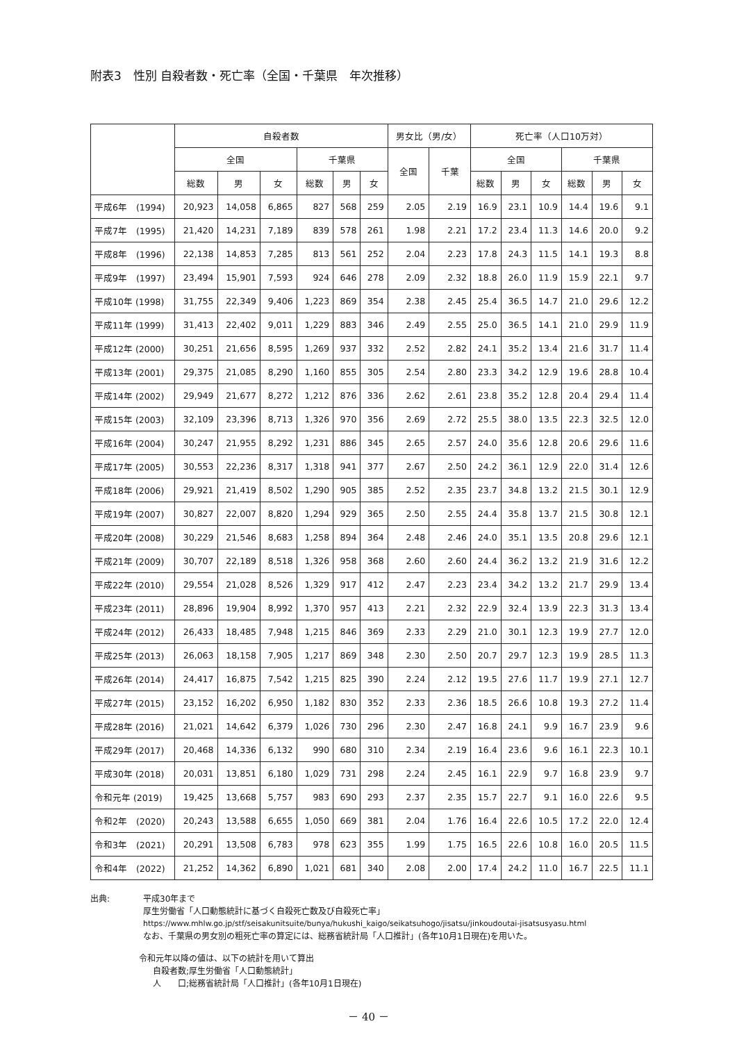附表3　性別 自殺者数・死亡率（全国・千葉県　年次推移）
| | 自殺者数 | | | | | | 男女比（男/女） | | 死亡率（人口10万対） | | | | | |
| --- | --- | --- | --- | --- | --- | --- | --- | --- | --- | --- | --- | --- | --- | --- |
| | 全国 | | | 千葉県 | | | 全国 | 千葉 | 全国 | | | 千葉県 | | |
| | 総数 | 男 | 女 | 総数 | 男 | 女 | | | 総数 | 男 | 女 | 総数 | 男 | 女 |
| 平成6年 (1994) | 20,923 | 14,058 | 6,865 | 827 | 568 | 259 | 2.05 | 2.19 | 16.9 | 23.1 | 10.9 | 14.4 | 19.6 | 9.1 |
| 平成7年 (1995) | 21,420 | 14,231 | 7,189 | 839 | 578 | 261 | 1.98 | 2.21 | 17.2 | 23.4 | 11.3 | 14.6 | 20.0 | 9.2 |
| 平成8年 (1996) | 22,138 | 14,853 | 7,285 | 813 | 561 | 252 | 2.04 | 2.23 | 17.8 | 24.3 | 11.5 | 14.1 | 19.3 | 8.8 |
| 平成9年 (1997) | 23,494 | 15,901 | 7,593 | 924 | 646 | 278 | 2.09 | 2.32 | 18.8 | 26.0 | 11.9 | 15.9 | 22.1 | 9.7 |
| 平成10年 (1998) | 31,755 | 22,349 | 9,406 | 1,223 | 869 | 354 | 2.38 | 2.45 | 25.4 | 36.5 | 14.7 | 21.0 | 29.6 | 12.2 |
| 平成11年 (1999) | 31,413 | 22,402 | 9,011 | 1,229 | 883 | 346 | 2.49 | 2.55 | 25.0 | 36.5 | 14.1 | 21.0 | 29.9 | 11.9 |
| 平成12年 (2000) | 30,251 | 21,656 | 8,595 | 1,269 | 937 | 332 | 2.52 | 2.82 | 24.1 | 35.2 | 13.4 | 21.6 | 31.7 | 11.4 |
| 平成13年 (2001) | 29,375 | 21,085 | 8,290 | 1,160 | 855 | 305 | 2.54 | 2.80 | 23.3 | 34.2 | 12.9 | 19.6 | 28.8 | 10.4 |
| 平成14年 (2002) | 29,949 | 21,677 | 8,272 | 1,212 | 876 | 336 | 2.62 | 2.61 | 23.8 | 35.2 | 12.8 | 20.4 | 29.4 | 11.4 |
| 平成15年 (2003) | 32,109 | 23,396 | 8,713 | 1,326 | 970 | 356 | 2.69 | 2.72 | 25.5 | 38.0 | 13.5 | 22.3 | 32.5 | 12.0 |
| 平成16年 (2004) | 30,247 | 21,955 | 8,292 | 1,231 | 886 | 345 | 2.65 | 2.57 | 24.0 | 35.6 | 12.8 | 20.6 | 29.6 | 11.6 |
| 平成17年 (2005) | 30,553 | 22,236 | 8,317 | 1,318 | 941 | 377 | 2.67 | 2.50 | 24.2 | 36.1 | 12.9 | 22.0 | 31.4 | 12.6 |
| 平成18年 (2006) | 29,921 | 21,419 | 8,502 | 1,290 | 905 | 385 | 2.52 | 2.35 | 23.7 | 34.8 | 13.2 | 21.5 | 30.1 | 12.9 |
| 平成19年 (2007) | 30,827 | 22,007 | 8,820 | 1,294 | 929 | 365 | 2.50 | 2.55 | 24.4 | 35.8 | 13.7 | 21.5 | 30.8 | 12.1 |
| 平成20年 (2008) | 30,229 | 21,546 | 8,683 | 1,258 | 894 | 364 | 2.48 | 2.46 | 24.0 | 35.1 | 13.5 | 20.8 | 29.6 | 12.1 |
| 平成21年 (2009) | 30,707 | 22,189 | 8,518 | 1,326 | 958 | 368 | 2.60 | 2.60 | 24.4 | 36.2 | 13.2 | 21.9 | 31.6 | 12.2 |
| 平成22年 (2010) | 29,554 | 21,028 | 8,526 | 1,329 | 917 | 412 | 2.47 | 2.23 | 23.4 | 34.2 | 13.2 | 21.7 | 29.9 | 13.4 |
| 平成23年 (2011) | 28,896 | 19,904 | 8,992 | 1,370 | 957 | 413 | 2.21 | 2.32 | 22.9 | 32.4 | 13.9 | 22.3 | 31.3 | 13.4 |
| 平成24年 (2012) | 26,433 | 18,485 | 7,948 | 1,215 | 846 | 369 | 2.33 | 2.29 | 21.0 | 30.1 | 12.3 | 19.9 | 27.7 | 12.0 |
| 平成25年 (2013) | 26,063 | 18,158 | 7,905 | 1,217 | 869 | 348 | 2.30 | 2.50 | 20.7 | 29.7 | 12.3 | 19.9 | 28.5 | 11.3 |
| 平成26年 (2014) | 24,417 | 16,875 | 7,542 | 1,215 | 825 | 390 | 2.24 | 2.12 | 19.5 | 27.6 | 11.7 | 19.9 | 27.1 | 12.7 |
| 平成27年 (2015) | 23,152 | 16,202 | 6,950 | 1,182 | 830 | 352 | 2.33 | 2.36 | 18.5 | 26.6 | 10.8 | 19.3 | 27.2 | 11.4 |
| 平成28年 (2016) | 21,021 | 14,642 | 6,379 | 1,026 | 730 | 296 | 2.30 | 2.47 | 16.8 | 24.1 | 9.9 | 16.7 | 23.9 | 9.6 |
| 平成29年 (2017) | 20,468 | 14,336 | 6,132 | 990 | 680 | 310 | 2.34 | 2.19 | 16.4 | 23.6 | 9.6 | 16.1 | 22.3 | 10.1 |
| 平成30年 (2018) | 20,031 | 13,851 | 6,180 | 1,029 | 731 | 298 | 2.24 | 2.45 | 16.1 | 22.9 | 9.7 | 16.8 | 23.9 | 9.7 |
| 令和元年 (2019) | 19,425 | 13,668 | 5,757 | 983 | 690 | 293 | 2.37 | 2.35 | 15.7 | 22.7 | 9.1 | 16.0 | 22.6 | 9.5 |
| 令和2年 (2020) | 20,243 | 13,588 | 6,655 | 1,050 | 669 | 381 | 2.04 | 1.76 | 16.4 | 22.6 | 10.5 | 17.2 | 22.0 | 12.4 |
| 令和3年 (2021) | 20,291 | 13,508 | 6,783 | 978 | 623 | 355 | 1.99 | 1.75 | 16.5 | 22.6 | 10.8 | 16.0 | 20.5 | 11.5 |
| 令和4年 (2022) | 21,252 | 14,362 | 6,890 | 1,021 | 681 | 340 | 2.08 | 2.00 | 17.4 | 24.2 | 11.0 | 16.7 | 22.5 | 11.1 |
出典:　　　　平成30年まで
厚生労働省「人口動態統計に基づく自殺死亡数及び自殺死亡率」
https://www.mhlw.go.jp/stf/seisakunitsuite/bunya/hukushi_kaigo/seikatsuhogo/jisatsu/jinkoudoutai-jisatsusyasu.html
なお、千葉県の男女別の粗死亡率の算定には、総務省統計局「人口推計」(各年10月1日現在)を用いた。
令和元年以降の値は、以下の統計を用いて算出
自殺者数;厚生労働省「人口動態統計」
人　　口;総務省統計局「人口推計」(各年10月1日現在)
－ 40 －